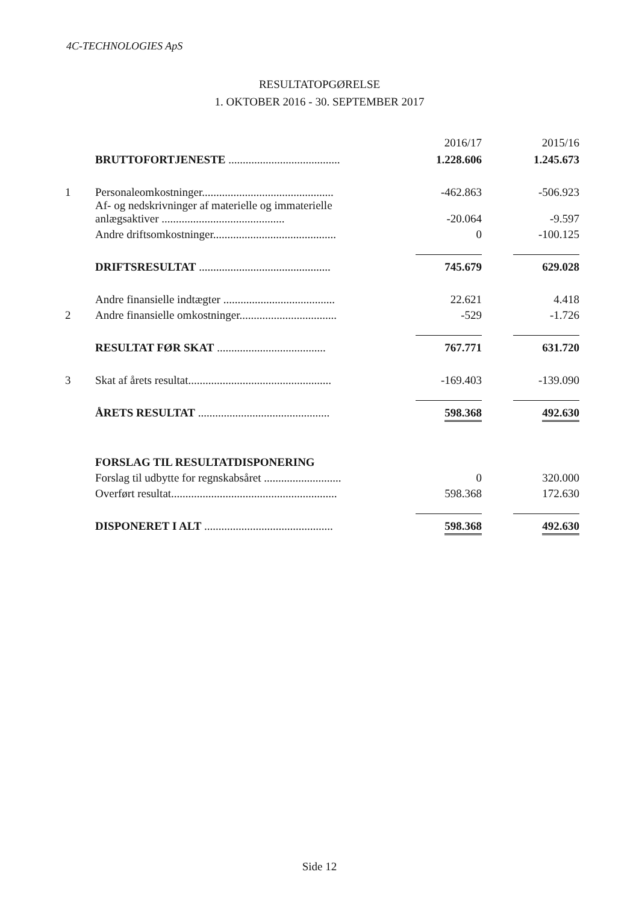4C-TECHNOLOGIES ApS
RESULTATOPGØRELSE
1. OKTOBER 2016 - 30. SEPTEMBER 2017
| | | 2016/17 | 2015/16 |
| --- | --- | --- | --- |
| | BRUTTOFORTJENESTE ....................................... | 1.228.606 | 1.245.673 |
| 1 | Personaleomkostninger.............................................. | -462.863 | -506.923 |
| | Af- og nedskrivninger af materielle og immaterielle anlægsaktiver ........................................... | -20.064 | -9.597 |
| | Andre driftsomkostninger........................................... | 0 | -100.125 |
| | DRIFTSRESULTAT .............................................. | 745.679 | 629.028 |
| | Andre finansielle indtægter ....................................... | 22.621 | 4.418 |
| 2 | Andre finansielle omkostninger.................................. | -529 | -1.726 |
| | RESULTAT FØR SKAT ...................................... | 767.771 | 631.720 |
| 3 | Skat af årets resultat.................................................. | -169.403 | -139.090 |
| | ÅRETS RESULTAT .............................................. | 598.368 | 492.630 |
| | FORSLAG TIL RESULTATDISPONERING | | |
| | Forslag til udbytte for regnskabsåret ........................... | 0 | 320.000 |
| | Overført resultat.......................................................... | 598.368 | 172.630 |
| | DISPONERET I ALT ............................................. | 598.368 | 492.630 |
Side 12